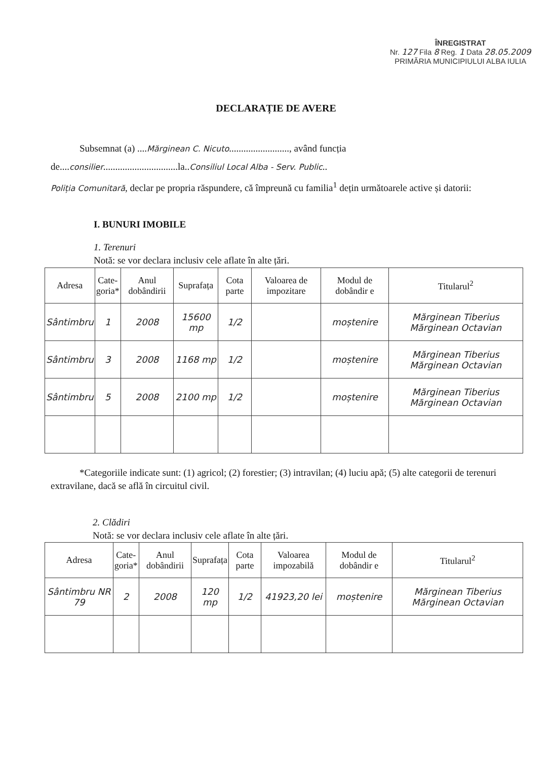ÎNREGISTRAT
Nr. 127 Fila 8 Reg. 1 Data 28.05.2009
PRIMĂRIA MUNICIPIULUI ALBA IULIA
DECLARAȚIE DE AVERE
Subsemnat (a) ....Mărginean C. Nicuto........................., având funcția de....consilier...............................la..Consiliul Local Alba - Serv. Public..
Poliția Comunitară, declar pe propria răspundere, că împreună cu familia<sup>1</sup> dețin următoarele active și datorii:
I. BUNURI IMOBILE
1. Terenuri
Notă: se vor declara inclusiv cele aflate în alte țări.
| Adresa | Cate- goria* | Anul dobândirii | Suprafața | Cota parte | Valoarea de impozitare | Modul de dobândir e | Titularul<sup>2</sup> |
| --- | --- | --- | --- | --- | --- | --- | --- |
| Sântimbru | 1 | 2008 | 15600 mp | 1/2 | | moștenire | Mărginean Tiberius Mărginean Octavian |
| Sântimbru | 3 | 2008 | 1168 mp | 1/2 | | moștenire | Mărginean Tiberius Mărginean Octavian |
| Sântimbru | 5 | 2008 | 2100 mp | 1/2 | | moștenire | Mărginean Tiberius Mărginean Octavian |
*Categoriile indicate sunt: (1) agricol; (2) forestier; (3) intravilan; (4) luciu apă; (5) alte categorii de terenuri extravilane, dacă se află în circuitul civil.
2. Clădiri
Notă: se vor declara inclusiv cele aflate în alte țări.
| Adresa | Cate- goria* | Anul dobândirii | Suprafața | Cota parte | Valoarea impozabilă | Modul de dobândir e | Titularul<sup>2</sup> |
| --- | --- | --- | --- | --- | --- | --- | --- |
| Sântimbru NR 79 | 2 | 2008 | 120 mp | 1/2 | 41923,20 lei | moștenire | Mărginean Tiberius Mărginean Octavian |